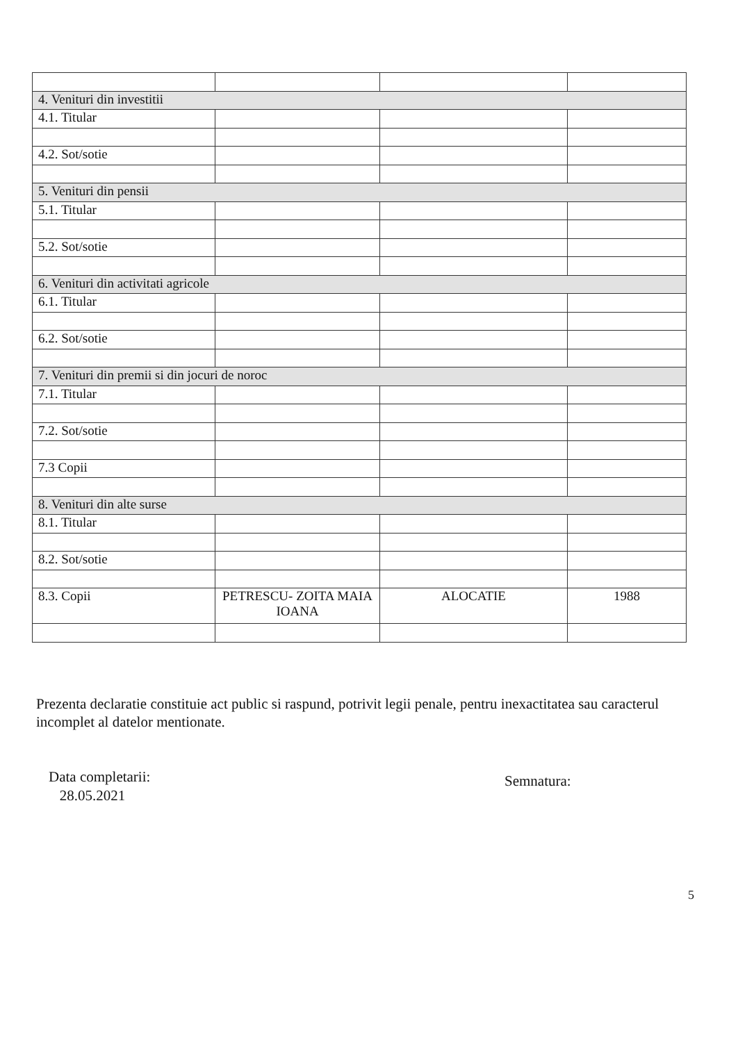| 4. Venituri din investitii | | | |
| 4.1. Titular | | | |
| 4.2. Sot/sotie | | | |
| 5. Venituri din pensii | | | |
| 5.1. Titular | | | |
| 5.2. Sot/sotie | | | |
| 6. Venituri din activitati agricole | | | |
| 6.1. Titular | | | |
| 6.2. Sot/sotie | | | |
| 7. Venituri din premii si din jocuri de noroc | | | |
| 7.1. Titular | | | |
| 7.2. Sot/sotie | | | |
| 7.3 Copii | | | |
| 8. Venituri din alte surse | | | |
| 8.1. Titular | | | |
| 8.2. Sot/sotie | | | |
| 8.3. Copii | PETRESCU- ZOITA MAIA IOANA | ALOCATIE | 1988 |
Prezenta declaratie constituie act public si raspund, potrivit legii penale, pentru inexactitatea sau caracterul incomplet al datelor mentionate.
Data completarii:
28.05.2021
Semnatura:
5